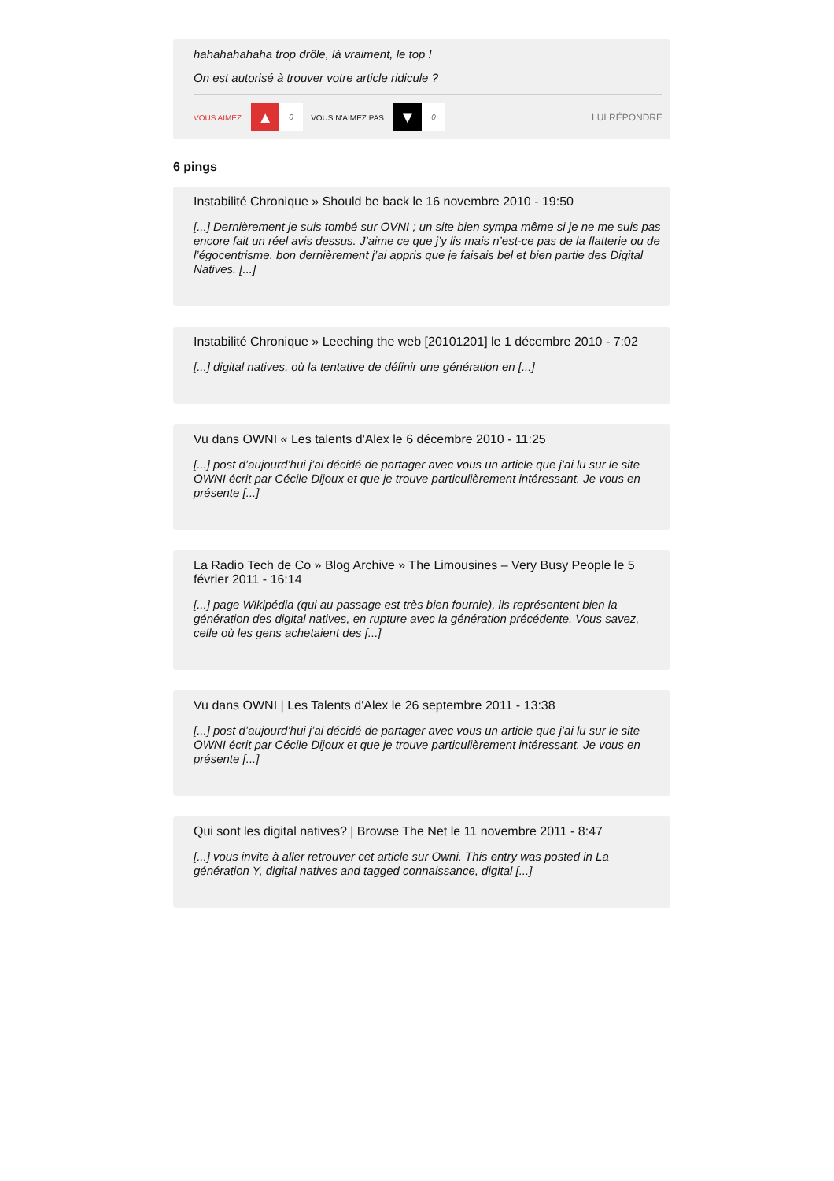hahahahahaha trop drôle, là vraiment, le top !
On est autorisé à trouver votre article ridicule ?
VOUS AIMEZ ▲ 0 VOUS N'AIMEZ PAS ▼ 0 LUI RÉPONDRE
6 pings
Instabilité Chronique » Should be back le 16 novembre 2010 - 19:50
[...] Dernièrement je suis tombé sur OVNI ; un site bien sympa même si je ne me suis pas encore fait un réel avis dessus. J’aime ce que j’y lis mais n’est-ce pas de la flatterie ou de l’égocentrisme. bon dernièrement j’ai appris que je faisais bel et bien partie des Digital Natives. [...]
Instabilité Chronique » Leeching the web [20101201] le 1 décembre 2010 - 7:02
[...] digital natives, où la tentative de définir une génération en [...]
Vu dans OWNI « Les talents d'Alex le 6 décembre 2010 - 11:25
[...] post d’aujourd’hui j’ai décidé de partager avec vous un article que j’ai lu sur le site OWNI écrit par Cécile Dijoux et que je trouve particulièrement intéressant. Je vous en présente [...]
La Radio Tech de Co » Blog Archive » The Limousines – Very Busy People le 5 février 2011 - 16:14
[...] page Wikipédia (qui au passage est très bien fournie), ils représentent bien la génération des digital natives, en rupture avec la génération précédente. Vous savez, celle où les gens achetaient des [...]
Vu dans OWNI | Les Talents d'Alex le 26 septembre 2011 - 13:38
[...] post d’aujourd’hui j’ai décidé de partager avec vous un article que j’ai lu sur le site OWNI écrit par Cécile Dijoux et que je trouve particulièrement intéressant. Je vous en présente [...]
Qui sont les digital natives? | Browse The Net le 11 novembre 2011 - 8:47
[...] vous invite à aller retrouver cet article sur Owni. This entry was posted in La génération Y, digital natives and tagged connaissance, digital [...]